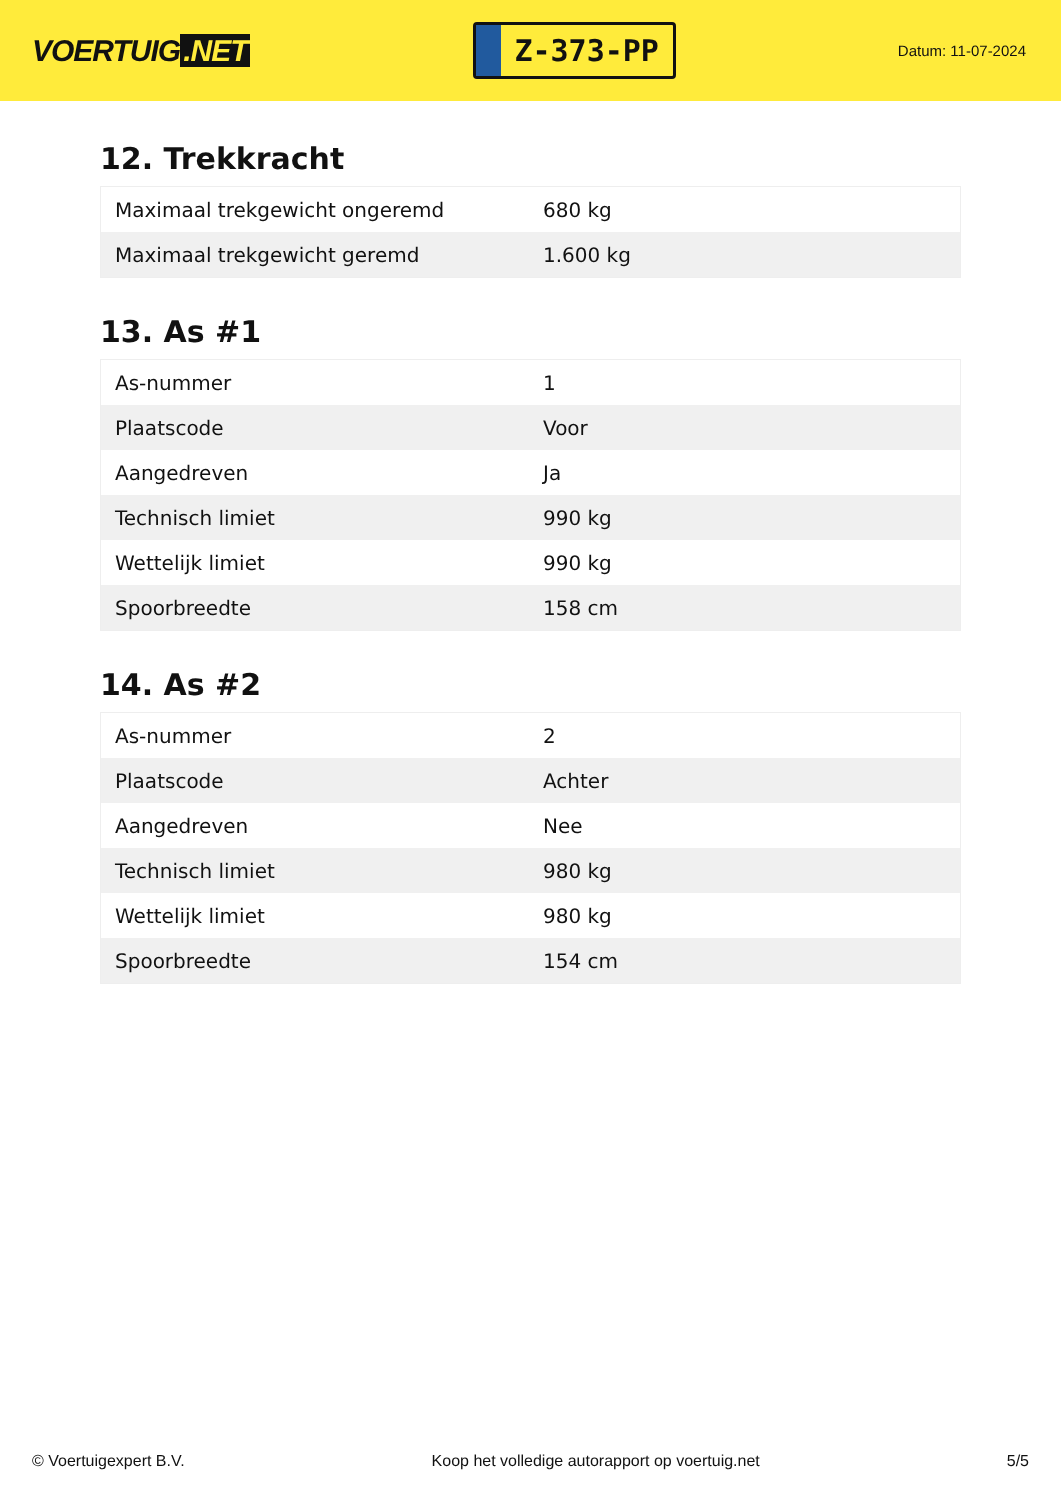VOERTUIG.NET
Z-373-PP
Datum: 11-07-2024
12. Trekkracht
| Maximaal trekgewicht ongeremd | 680 kg |
| Maximaal trekgewicht geremd | 1.600 kg |
13. As #1
| As-nummer | 1 |
| Plaatscode | Voor |
| Aangedreven | Ja |
| Technisch limiet | 990 kg |
| Wettelijk limiet | 990 kg |
| Spoorbreedte | 158 cm |
14. As #2
| As-nummer | 2 |
| Plaatscode | Achter |
| Aangedreven | Nee |
| Technisch limiet | 980 kg |
| Wettelijk limiet | 980 kg |
| Spoorbreedte | 154 cm |
© Voertuigexpert B.V. Koop het volledige autorapport op voertuig.net 5/5